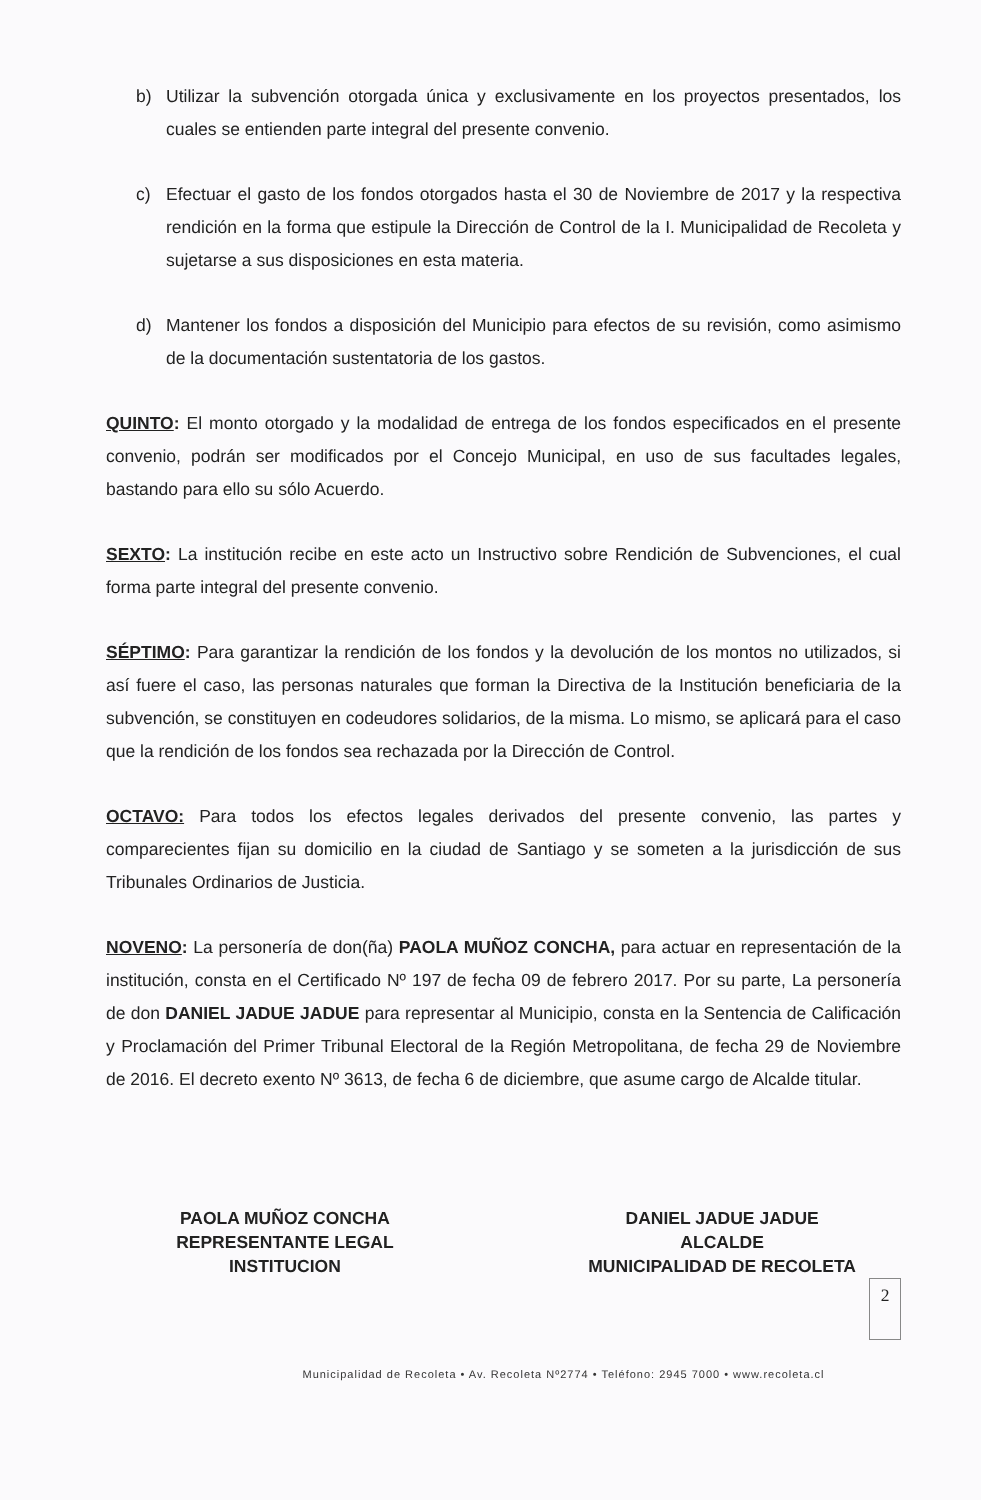b) Utilizar la subvención otorgada única y exclusivamente en los proyectos presentados, los cuales se entienden parte integral del presente convenio.
c) Efectuar el gasto de los fondos otorgados hasta el 30 de Noviembre de 2017 y la respectiva rendición en la forma que estipule la Dirección de Control de la I. Municipalidad de Recoleta y sujetarse a sus disposiciones en esta materia.
d) Mantener los fondos a disposición del Municipio para efectos de su revisión, como asimismo de la documentación sustentatoria de los gastos.
QUINTO: El monto otorgado y la modalidad de entrega de los fondos especificados en el presente convenio, podrán ser modificados por el Concejo Municipal, en uso de sus facultades legales, bastando para ello su sólo Acuerdo.
SEXTO: La institución recibe en este acto un Instructivo sobre Rendición de Subvenciones, el cual forma parte integral del presente convenio.
SÉPTIMO: Para garantizar la rendición de los fondos y la devolución de los montos no utilizados, si así fuere el caso, las personas naturales que forman la Directiva de la Institución beneficiaria de la subvención, se constituyen en codeudores solidarios, de la misma. Lo mismo, se aplicará para el caso que la rendición de los fondos sea rechazada por la Dirección de Control.
OCTAVO: Para todos los efectos legales derivados del presente convenio, las partes y comparecientes fijan su domicilio en la ciudad de Santiago y se someten a la jurisdicción de sus Tribunales Ordinarios de Justicia.
NOVENO: La personería de don(ña) PAOLA MUÑOZ CONCHA, para actuar en representación de la institución, consta en el Certificado Nº 197 de fecha 09 de febrero 2017. Por su parte, La personería de don DANIEL JADUE JADUE para representar al Municipio, consta en la Sentencia de Calificación y Proclamación del Primer Tribunal Electoral de la Región Metropolitana, de fecha 29 de Noviembre de 2016. El decreto exento Nº 3613, de fecha 6 de diciembre, que asume cargo de Alcalde titular.
PAOLA MUÑOZ CONCHA
REPRESENTANTE LEGAL
INSTITUCION
DANIEL JADUE JADUE
ALCALDE
MUNICIPALIDAD DE RECOLETA
2
Municipalidad de Recoleta • Av. Recoleta Nº2774 • Teléfono: 2945 7000 • www.recoleta.cl